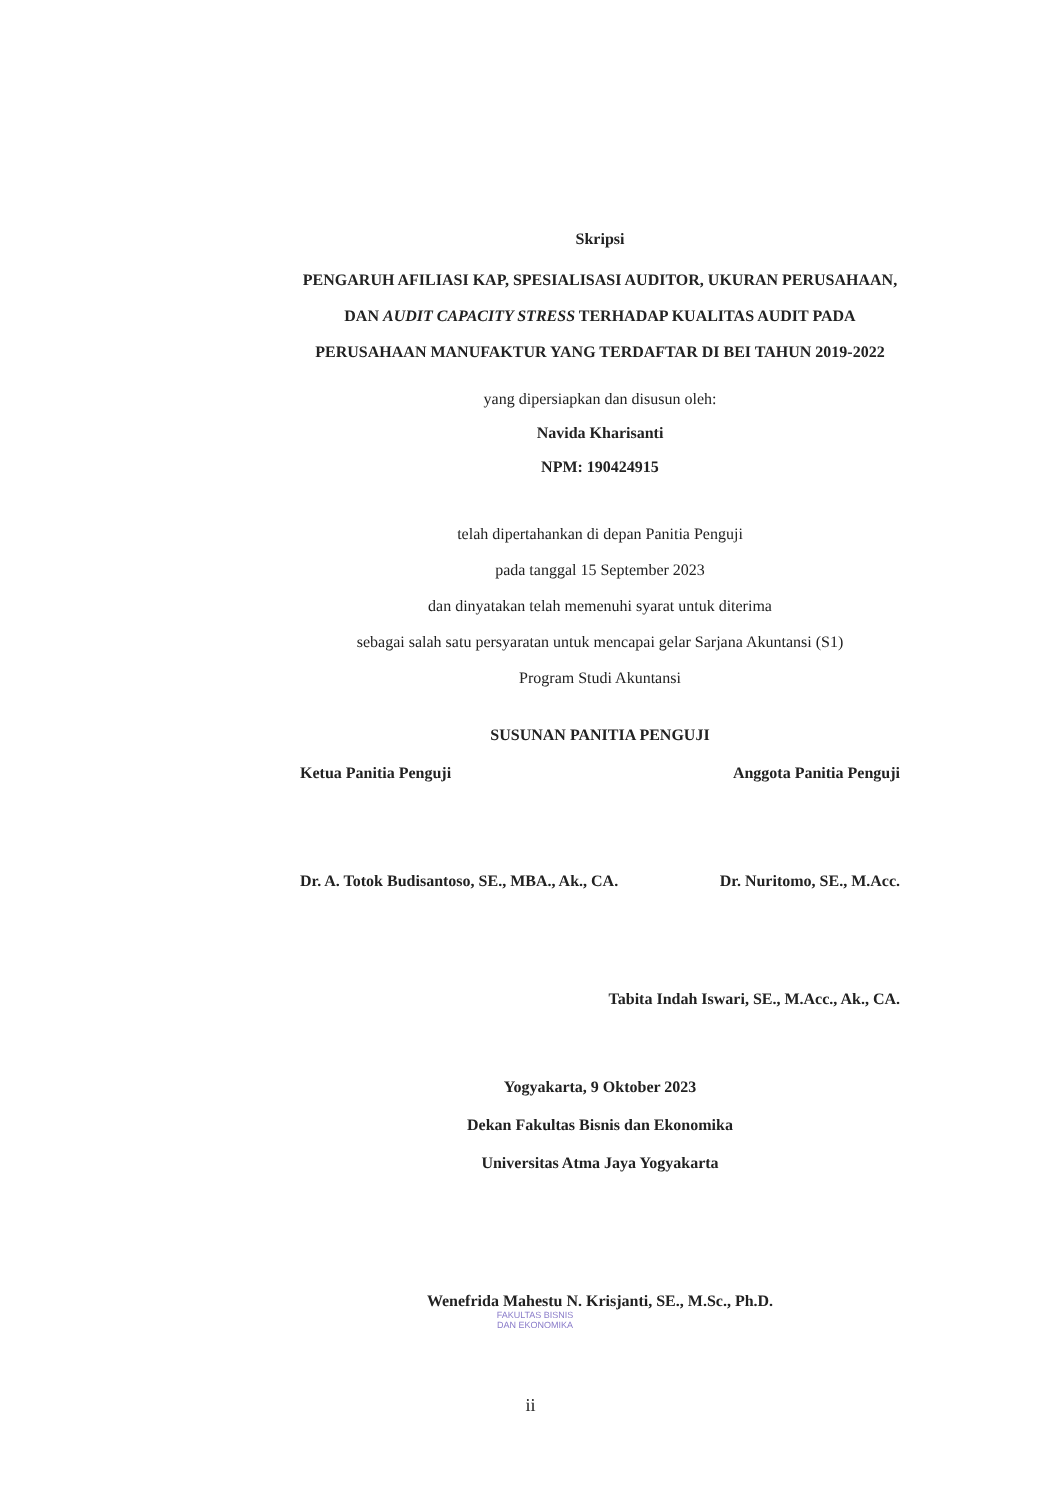Skripsi
PENGARUH AFILIASI KAP, SPESIALISASI AUDITOR, UKURAN PERUSAHAAN, DAN AUDIT CAPACITY STRESS TERHADAP KUALITAS AUDIT PADA PERUSAHAAN MANUFAKTUR YANG TERDAFTAR DI BEI TAHUN 2019-2022
yang dipersiapkan dan disusun oleh:
Navida Kharisanti
NPM: 190424915
telah dipertahankan di depan Panitia Penguji
pada tanggal 15 September 2023
dan dinyatakan telah memenuhi syarat untuk diterima
sebagai salah satu persyaratan untuk mencapai gelar Sarjana Akuntansi (S1)
Program Studi Akuntansi
SUSUNAN PANITIA PENGUJI
Ketua Panitia Penguji Anggota Panitia Penguji
Dr. A. Totok Budisantoso, SE., MBA., Ak., CA. Dr. Nuritomo, SE., M.Acc.
Tabita Indah Iswari, SE., M.Acc., Ak., CA.
Yogyakarta, 9 Oktober 2023
Dekan Fakultas Bisnis dan Ekonomika
Universitas Atma Jaya Yogyakarta
Wenefrida Mahestu N. Krisjanti, SE., M.Sc., Ph.D.
FAKULTAS BISNIS
DAN EKONOMIKA
ii